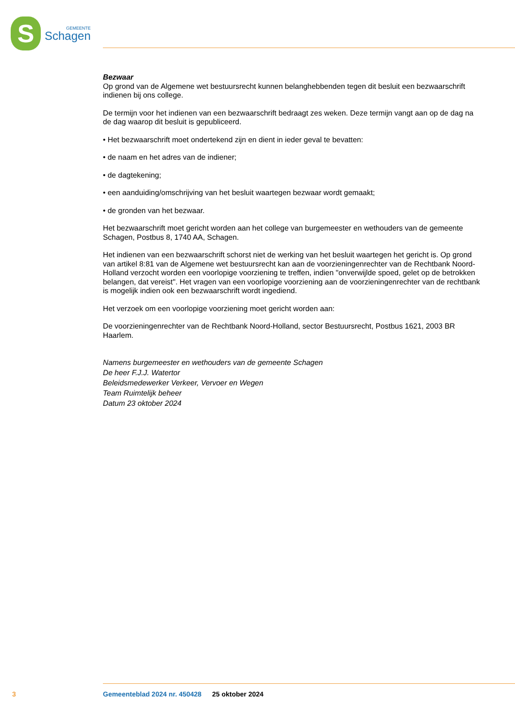S
GEMEENTE
Schagen
Bezwaar
Op grond van de Algemene wet bestuursrecht kunnen belanghebbenden tegen dit besluit een bezwaar­schrift indienen bij ons college.
De termijn voor het indienen van een bezwaarschrift bedraagt zes weken. Deze termijn vangt aan op de dag na de dag waarop dit besluit is gepubliceerd.
• Het bezwaarschrift moet ondertekend zijn en dient in ieder geval te bevatten:
• de naam en het adres van de indiener;
• de dagtekening;
• een aanduiding/omschrijving van het besluit waartegen bezwaar wordt gemaakt;
• de gronden van het bezwaar.
Het bezwaarschrift moet gericht worden aan het college van burgemeester en wethouders van de ge­meente Schagen, Postbus 8, 1740 AA, Schagen.
Het indienen van een bezwaarschrift schorst niet de werking van het besluit waartegen het gericht is. Op grond van artikel 8:81 van de Algemene wet bestuursrecht kan aan de voorzieningenrechter van de Rechtbank Noord-Holland verzocht worden een voorlopige voorziening te treffen, indien "onverwijlde spoed, gelet op de betrokken belangen, dat vereist". Het vragen van een voorlopige voorziening aan de voorzieningenrechter van de rechtbank is mogelijk indien ook een bezwaarschrift wordt ingediend.
Het verzoek om een voorlopige voorziening moet gericht worden aan:
De voorzieningenrechter van de Rechtbank Noord-Holland, sector Bestuursrecht, Postbus 1621, 2003 BR Haarlem.
Namens burgemeester en wethouders van de gemeente Schagen
De heer F.J.J. Watertor
Beleidsmedewerker Verkeer, Vervoer en Wegen
Team Ruimtelijk beheer
Datum 23 oktober 2024
3 Gemeenteblad 2024 nr. 450428 25 oktober 2024